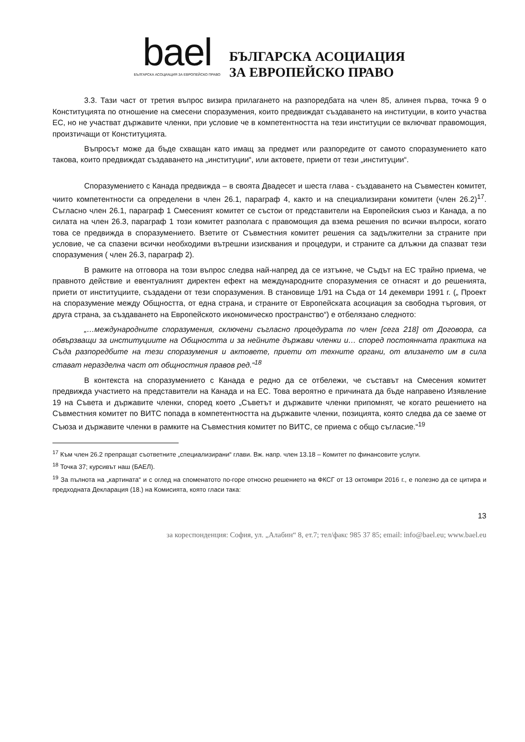bael
БЪЛГАРСКА АСОЦИАЦИЯ ЗА ЕВРОПЕЙСКО ПРАВО
БЪЛГАРСКА АСОЦИАЦИЯ
ЗА ЕВРОПЕЙСКО ПРАВО
3.3. Тази част от третия въпрос визира прилагането на разпоредбата на член 85, алинея първа, точка 9 о Конституцията по отношение на смесени споразумения, които предвиждат създаването на институции, в които участва ЕС, но не участват държавите членки, при условие че в компетентността на тези институции се включват правомощия, произтичащи от Конституцията.
Въпросът може да бъде схващан като имащ за предмет или разпоредите от самото споразумението като такова, които предвиждат създаването на „институции“, или актовете, приети от тези „институции“.
Споразумението с Канада предвижда – в своята Двадесет и шеста глава - създаването на Съвместен комитет, чиито компетентности са определени в член 26.1, параграф 4, както и на специализирани комитети (член 26.2)<sup>17</sup>. Съгласно член 26.1, параграф 1 Смесеният комитет се състои от представители на Европейския съюз и Канада, а по силата на член 26.3, параграф 1 този комитет разполага с правомощия да взема решения по всички въпроси, когато това се предвижда в споразумението. Взетите от Съвместния комитет решения са задължителни за страните при условие, че са спазени всички необходими вътрешни изисквания и процедури, и страните са длъжни да спазват тези споразумения ( член 26.3, параграф 2).
В рамките на отговора на този въпрос следва най-напред да се изтъкне, че Съдът на ЕС трайно приема, че правното действие и евентуалният директен ефект на международните споразумения се отнасят и до решенията, приети от институциите, създадени от тези споразумения. В становище 1/91 на Съда от 14 декември 1991 г. („ Проект на споразумение между Общността, от една страна, и страните от Европейската асоциация за свободна търговия, от друга страна, за създаването на Европейското икономическо пространство“) е отбелязано следното:
„…международните споразумения, сключени съгласно процедурата по член [сега 218] от Договора, са обвързващи за институциите на Общността и за нейните държави членки и… според постоянната практика на Съда разпоредбите на тези споразумения и актовете, приети от техните органи, от влизането им в сила стават неразделна част от общностния правов ред.“<sup>18</sup>
В контекста на споразумението с Канада е редно да се отбележи, че съставът на Смесения комитет предвижда участието на представители на Канада и на ЕС. Това вероятно е причината да бъде направено Изявление 19 на Съвета и държавите членки, според което „Съветът и държавите членки припомнят, че когато решението на Съвместния комитет по ВИТС попада в компетентността на държавите членки, позицията, която следва да се заеме от Съюза и държавите членки в рамките на Съвместния комитет по ВИТС, се приема с общо съгласие.“<sup>19</sup>
<sup>17</sup> Към член 26.2 препращат съответните „специализирани“ глави. Вж. напр. член 13.18 – Комитет по финансовите услуги.
<sup>18</sup> Точка 37; курсивът наш (БАЕЛ).
<sup>19</sup> За пълнота на „картината“ и с оглед на споменатото по-горе относно решението на ФКСГ от 13 октомври 2016 г., е полезно да се цитира и предходната Декларация (18.) на Комисията, която гласи така:
13
за кореспонденция: София, ул. „Алабин“ 8, ет.7; тел/факс 985 37 85; email: info@bael.eu; www.bael.eu